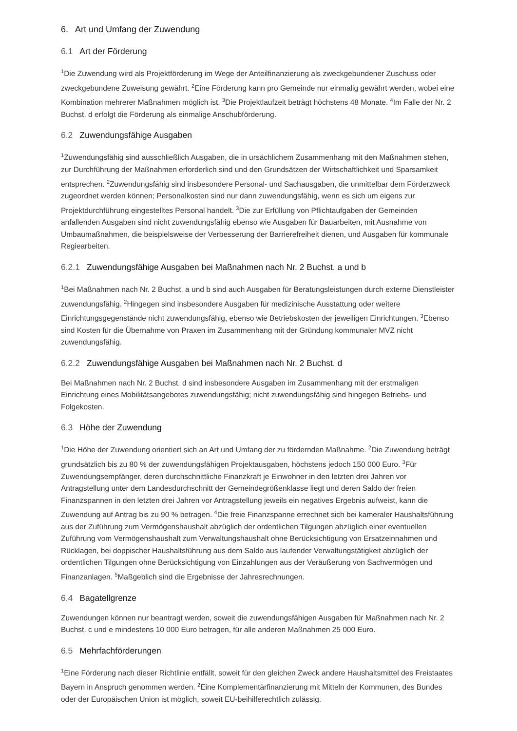6. Art und Umfang der Zuwendung
6.1 Art der Förderung
<sup>1</sup> Die Zuwendung wird als Projektförderung im Wege der Anteilfinanzierung als zweckgebundener Zuschuss oder zweckgebundene Zuweisung gewährt. <sup>2</sup>Eine Förderung kann pro Gemeinde nur einmalig gewährt werden, wobei eine Kombination mehrerer Maßnahmen möglich ist. <sup>3</sup>Die Projektlaufzeit beträgt höchstens 48 Monate. <sup>4</sup>Im Falle der Nr. 2 Buchst. d erfolgt die Förderung als einmalige Anschubförderung.
6.2 Zuwendungsfähige Ausgaben
<sup>1</sup> Zuwendungsfähig sind ausschließlich Ausgaben, die in ursächlichem Zusammenhang mit den Maßnahmen stehen, zur Durchführung der Maßnahmen erforderlich sind und den Grundsätzen der Wirtschaftlichkeit und Sparsamkeit entsprechen. <sup>2</sup>Zuwendungsfähig sind insbesondere Personal- und Sachausgaben, die unmittelbar dem Förderzweck zugeordnet werden können; Personalkosten sind nur dann zuwendungsfähig, wenn es sich um eigens zur Projektdurchführung eingestelltes Personal handelt. <sup>3</sup>Die zur Erfüllung von Pflichtaufgaben der Gemeinden anfallenden Ausgaben sind nicht zuwendungsfähig ebenso wie Ausgaben für Bauarbeiten, mit Ausnahme von Umbaumaßnahmen, die beispielsweise der Verbesserung der Barrierefreiheit dienen, und Ausgaben für kommunale Regiearbeiten.
6.2.1 Zuwendungsfähige Ausgaben bei Maßnahmen nach Nr. 2 Buchst. a und b
<sup>1</sup> Bei Maßnahmen nach Nr. 2 Buchst. a und b sind auch Ausgaben für Beratungsleistungen durch externe Dienstleister zuwendungsfähig. <sup>2</sup>Hingegen sind insbesondere Ausgaben für medizinische Ausstattung oder weitere Einrichtungsgegenstände nicht zuwendungsfähig, ebenso wie Betriebskosten der jeweiligen Einrichtungen. <sup>3</sup>Ebenso sind Kosten für die Übernahme von Praxen im Zusammenhang mit der Gründung kommunaler MVZ nicht zuwendungsfähig.
6.2.2 Zuwendungsfähige Ausgaben bei Maßnahmen nach Nr. 2 Buchst. d
Bei Maßnahmen nach Nr. 2 Buchst. d sind insbesondere Ausgaben im Zusammenhang mit der erstmaligen Einrichtung eines Mobilitätsangebotes zuwendungsfähig; nicht zuwendungsfähig sind hingegen Betriebs- und Folgekosten.
6.3 Höhe der Zuwendung
<sup>1</sup> Die Höhe der Zuwendung orientiert sich an Art und Umfang der zu fördernden Maßnahme. <sup>2</sup>Die Zuwendung beträgt grundsätzlich bis zu 80 % der zuwendungsfähigen Projektausgaben, höchstens jedoch 150 000 Euro. <sup>3</sup>Für Zuwendungsempfänger, deren durchschnittliche Finanzkraft je Einwohner in den letzten drei Jahren vor Antragstellung unter dem Landesdurchschnitt der Gemeindegrößenklasse liegt und deren Saldo der freien Finanzspannen in den letzten drei Jahren vor Antragstellung jeweils ein negatives Ergebnis aufweist, kann die Zuwendung auf Antrag bis zu 90 % betragen. <sup>4</sup>Die freie Finanzspanne errechnet sich bei kameraler Haushaltsführung aus der Zuführung zum Vermögenshaushalt abzüglich der ordentlichen Tilgungen abzüglich einer eventuellen Zuführung vom Vermögenshaushalt zum Verwaltungshaushalt ohne Berücksichtigung von Ersatzeinnahmen und Rücklagen, bei doppischer Haushaltsführung aus dem Saldo aus laufender Verwaltungstätigkeit abzüglich der ordentlichen Tilgungen ohne Berücksichtigung von Einzahlungen aus der Veräußerung von Sachvermögen und Finanzanlagen. <sup>5</sup>Maßgeblich sind die Ergebnisse der Jahresrechnungen.
6.4 Bagatellgrenze
Zuwendungen können nur beantragt werden, soweit die zuwendungsfähigen Ausgaben für Maßnahmen nach Nr. 2 Buchst. c und e mindestens 10 000 Euro betragen, für alle anderen Maßnahmen 25 000 Euro.
6.5 Mehrfachförderungen
<sup>1</sup> Eine Förderung nach dieser Richtlinie entfällt, soweit für den gleichen Zweck andere Haushaltsmittel des Freistaates Bayern in Anspruch genommen werden. <sup>2</sup>Eine Komplementärfinanzierung mit Mitteln der Kommunen, des Bundes oder der Europäischen Union ist möglich, soweit EU-beihilferechtlich zulässig.